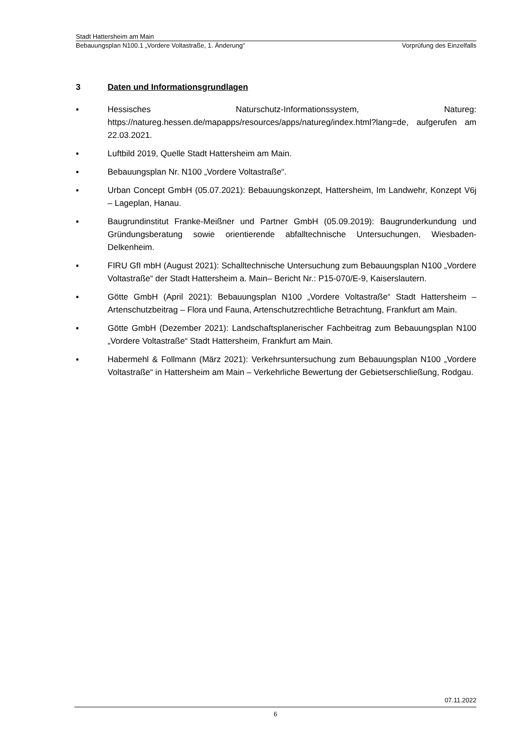Stadt Hattersheim am Main
Bebauungsplan N100.1 „Vordere Voltastraße, 1. Änderung“Vorprüfung des Einzelfalls
3 Daten und Informationsgrundlagen
▪ Hessisches Naturschutz-Informationssystem, Natureg: https://natureg.hessen.de/mapapps/resources/apps/natureg/index.html?lang=de, aufgerufen am 22.03.2021.
▪ Luftbild 2019, Quelle Stadt Hattersheim am Main.
▪ Bebauungsplan Nr. N100 „Vordere Voltastraße“.
▪ Urban Concept GmbH (05.07.2021): Bebauungskonzept, Hattersheim, Im Landwehr, Konzept V6j – Lageplan, Hanau.
▪ Baugrundinstitut Franke-Meißner und Partner GmbH (05.09.2019): Baugrunderkundung und Gründungsberatung sowie orientierende abfalltechnische Untersuchungen, Wiesbaden-Delkenheim.
▪ FIRU GfI mbH (August 2021): Schalltechnische Untersuchung zum Bebauungsplan N100 „Vordere Voltastraße“ der Stadt Hattersheim a. Main– Bericht Nr.: P15-070/E-9, Kaiserslautern.
▪ Götte GmbH (April 2021): Bebauungsplan N100 „Vordere Voltastraße“ Stadt Hattersheim – Artenschutzbeitrag – Flora und Fauna, Artenschutzrechtliche Betrachtung, Frankfurt am Main.
▪ Götte GmbH (Dezember 2021): Landschaftsplanerischer Fachbeitrag zum Bebauungsplan N100 „Vordere Voltastraße“ Stadt Hattersheim, Frankfurt am Main.
▪ Habermehl & Follmann (März 2021): Verkehrsuntersuchung zum Bebauungsplan N100 „Vordere Voltastraße“ in Hattersheim am Main – Verkehrliche Bewertung der Gebietserschließung, Rodgau.
07.11.2022
6